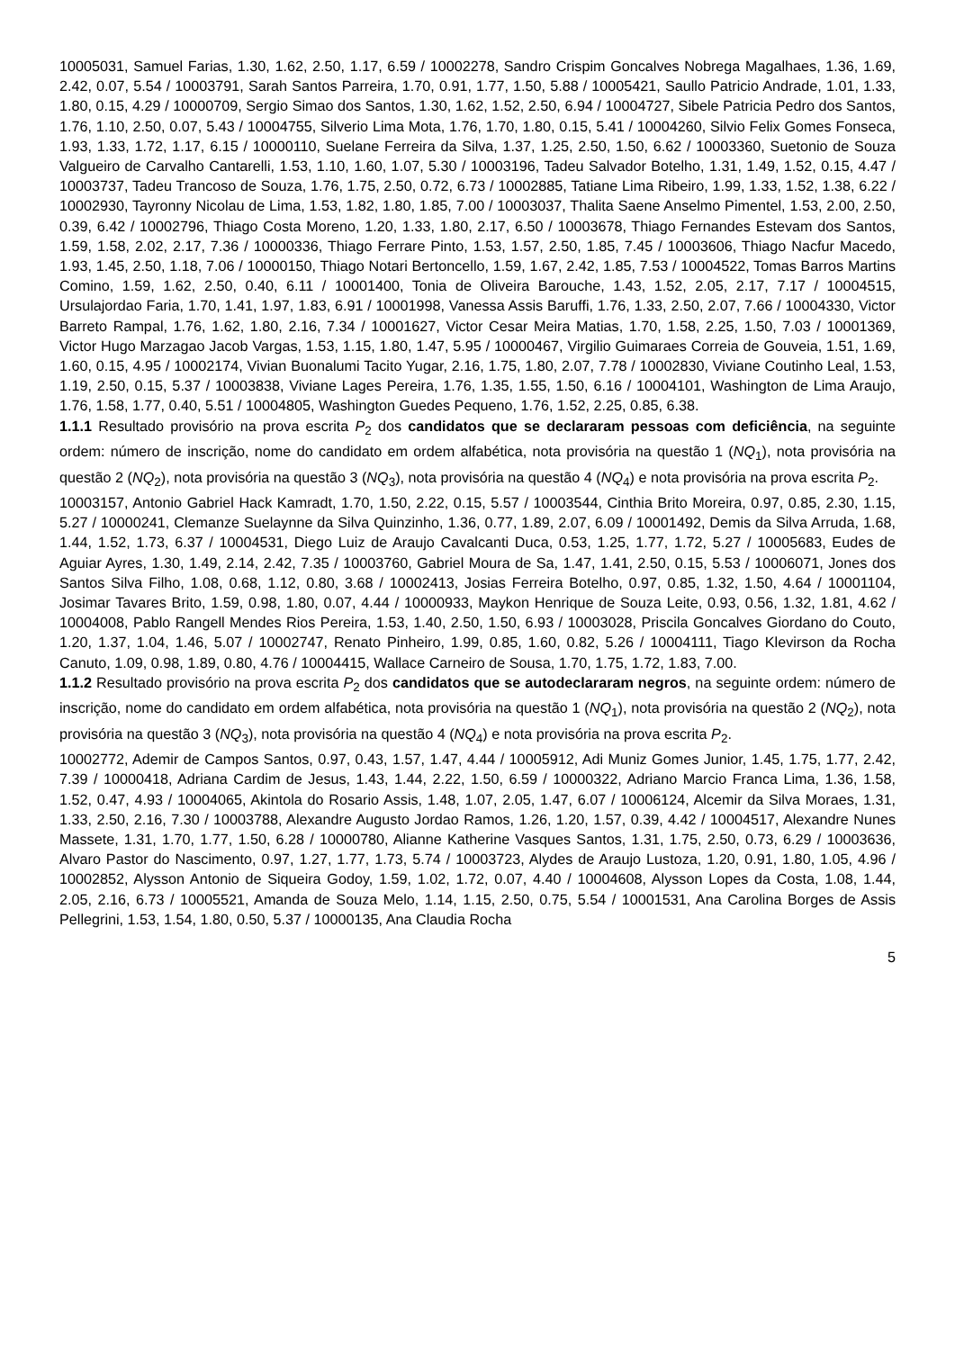10005031, Samuel Farias, 1.30, 1.62, 2.50, 1.17, 6.59 / 10002278, Sandro Crispim Goncalves Nobrega Magalhaes, 1.36, 1.69, 2.42, 0.07, 5.54 / 10003791, Sarah Santos Parreira, 1.70, 0.91, 1.77, 1.50, 5.88 / 10005421, Saullo Patricio Andrade, 1.01, 1.33, 1.80, 0.15, 4.29 / 10000709, Sergio Simao dos Santos, 1.30, 1.62, 1.52, 2.50, 6.94 / 10004727, Sibele Patricia Pedro dos Santos, 1.76, 1.10, 2.50, 0.07, 5.43 / 10004755, Silverio Lima Mota, 1.76, 1.70, 1.80, 0.15, 5.41 / 10004260, Silvio Felix Gomes Fonseca, 1.93, 1.33, 1.72, 1.17, 6.15 / 10000110, Suelane Ferreira da Silva, 1.37, 1.25, 2.50, 1.50, 6.62 / 10003360, Suetonio de Souza Valgueiro de Carvalho Cantarelli, 1.53, 1.10, 1.60, 1.07, 5.30 / 10003196, Tadeu Salvador Botelho, 1.31, 1.49, 1.52, 0.15, 4.47 / 10003737, Tadeu Trancoso de Souza, 1.76, 1.75, 2.50, 0.72, 6.73 / 10002885, Tatiane Lima Ribeiro, 1.99, 1.33, 1.52, 1.38, 6.22 / 10002930, Tayronny Nicolau de Lima, 1.53, 1.82, 1.80, 1.85, 7.00 / 10003037, Thalita Saene Anselmo Pimentel, 1.53, 2.00, 2.50, 0.39, 6.42 / 10002796, Thiago Costa Moreno, 1.20, 1.33, 1.80, 2.17, 6.50 / 10003678, Thiago Fernandes Estevam dos Santos, 1.59, 1.58, 2.02, 2.17, 7.36 / 10000336, Thiago Ferrare Pinto, 1.53, 1.57, 2.50, 1.85, 7.45 / 10003606, Thiago Nacfur Macedo, 1.93, 1.45, 2.50, 1.18, 7.06 / 10000150, Thiago Notari Bertoncello, 1.59, 1.67, 2.42, 1.85, 7.53 / 10004522, Tomas Barros Martins Comino, 1.59, 1.62, 2.50, 0.40, 6.11 / 10001400, Tonia de Oliveira Barouche, 1.43, 1.52, 2.05, 2.17, 7.17 / 10004515, Ursulajordao Faria, 1.70, 1.41, 1.97, 1.83, 6.91 / 10001998, Vanessa Assis Baruffi, 1.76, 1.33, 2.50, 2.07, 7.66 / 10004330, Victor Barreto Rampal, 1.76, 1.62, 1.80, 2.16, 7.34 / 10001627, Victor Cesar Meira Matias, 1.70, 1.58, 2.25, 1.50, 7.03 / 10001369, Victor Hugo Marzagao Jacob Vargas, 1.53, 1.15, 1.80, 1.47, 5.95 / 10000467, Virgilio Guimaraes Correia de Gouveia, 1.51, 1.69, 1.60, 0.15, 4.95 / 10002174, Vivian Buonalumi Tacito Yugar, 2.16, 1.75, 1.80, 2.07, 7.78 / 10002830, Viviane Coutinho Leal, 1.53, 1.19, 2.50, 0.15, 5.37 / 10003838, Viviane Lages Pereira, 1.76, 1.35, 1.55, 1.50, 6.16 / 10004101, Washington de Lima Araujo, 1.76, 1.58, 1.77, 0.40, 5.51 / 10004805, Washington Guedes Pequeno, 1.76, 1.52, 2.25, 0.85, 6.38.
1.1.1 Resultado provisório na prova escrita P<sub>2</sub> dos candidatos que se declararam pessoas com deficiência, na seguinte ordem: número de inscrição, nome do candidato em ordem alfabética, nota provisória na questão 1 (NQ<sub>1</sub>), nota provisória na questão 2 (NQ<sub>2</sub>), nota provisória na questão 3 (NQ<sub>3</sub>), nota provisória na questão 4 (NQ<sub>4</sub>) e nota provisória na prova escrita P<sub>2</sub>.
10003157, Antonio Gabriel Hack Kamradt, 1.70, 1.50, 2.22, 0.15, 5.57 / 10003544, Cinthia Brito Moreira, 0.97, 0.85, 2.30, 1.15, 5.27 / 10000241, Clemanze Suelaynne da Silva Quinzinho, 1.36, 0.77, 1.89, 2.07, 6.09 / 10001492, Demis da Silva Arruda, 1.68, 1.44, 1.52, 1.73, 6.37 / 10004531, Diego Luiz de Araujo Cavalcanti Duca, 0.53, 1.25, 1.77, 1.72, 5.27 / 10005683, Eudes de Aguiar Ayres, 1.30, 1.49, 2.14, 2.42, 7.35 / 10003760, Gabriel Moura de Sa, 1.47, 1.41, 2.50, 0.15, 5.53 / 10006071, Jones dos Santos Silva Filho, 1.08, 0.68, 1.12, 0.80, 3.68 / 10002413, Josias Ferreira Botelho, 0.97, 0.85, 1.32, 1.50, 4.64 / 10001104, Josimar Tavares Brito, 1.59, 0.98, 1.80, 0.07, 4.44 / 10000933, Maykon Henrique de Souza Leite, 0.93, 0.56, 1.32, 1.81, 4.62 / 10004008, Pablo Rangell Mendes Rios Pereira, 1.53, 1.40, 2.50, 1.50, 6.93 / 10003028, Priscila Goncalves Giordano do Couto, 1.20, 1.37, 1.04, 1.46, 5.07 / 10002747, Renato Pinheiro, 1.99, 0.85, 1.60, 0.82, 5.26 / 10004111, Tiago Klevirson da Rocha Canuto, 1.09, 0.98, 1.89, 0.80, 4.76 / 10004415, Wallace Carneiro de Sousa, 1.70, 1.75, 1.72, 1.83, 7.00.
1.1.2 Resultado provisório na prova escrita P<sub>2</sub> dos candidatos que se autodeclararam negros, na seguinte ordem: número de inscrição, nome do candidato em ordem alfabética, nota provisória na questão 1 (NQ<sub>1</sub>), nota provisória na questão 2 (NQ<sub>2</sub>), nota provisória na questão 3 (NQ<sub>3</sub>), nota provisória na questão 4 (NQ<sub>4</sub>) e nota provisória na prova escrita P<sub>2</sub>.
10002772, Ademir de Campos Santos, 0.97, 0.43, 1.57, 1.47, 4.44 / 10005912, Adi Muniz Gomes Junior, 1.45, 1.75, 1.77, 2.42, 7.39 / 10000418, Adriana Cardim de Jesus, 1.43, 1.44, 2.22, 1.50, 6.59 / 10000322, Adriano Marcio Franca Lima, 1.36, 1.58, 1.52, 0.47, 4.93 / 10004065, Akintola do Rosario Assis, 1.48, 1.07, 2.05, 1.47, 6.07 / 10006124, Alcemir da Silva Moraes, 1.31, 1.33, 2.50, 2.16, 7.30 / 10003788, Alexandre Augusto Jordao Ramos, 1.26, 1.20, 1.57, 0.39, 4.42 / 10004517, Alexandre Nunes Massete, 1.31, 1.70, 1.77, 1.50, 6.28 / 10000780, Alianne Katherine Vasques Santos, 1.31, 1.75, 2.50, 0.73, 6.29 / 10003636, Alvaro Pastor do Nascimento, 0.97, 1.27, 1.77, 1.73, 5.74 / 10003723, Alydes de Araujo Lustoza, 1.20, 0.91, 1.80, 1.05, 4.96 / 10002852, Alysson Antonio de Siqueira Godoy, 1.59, 1.02, 1.72, 0.07, 4.40 / 10004608, Alysson Lopes da Costa, 1.08, 1.44, 2.05, 2.16, 6.73 / 10005521, Amanda de Souza Melo, 1.14, 1.15, 2.50, 0.75, 5.54 / 10001531, Ana Carolina Borges de Assis Pellegrini, 1.53, 1.54, 1.80, 0.50, 5.37 / 10000135, Ana Claudia Rocha
5